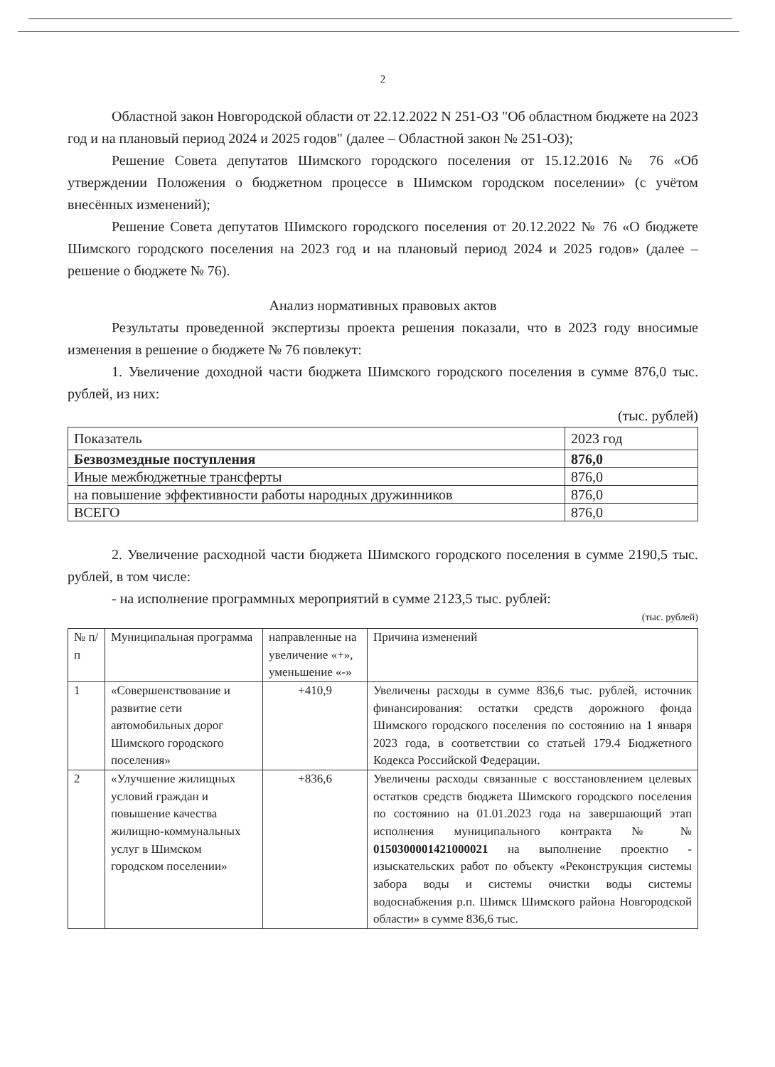2
Областной закон Новгородской области от 22.12.2022 N 251-ОЗ "Об областном бюджете на 2023 год и на плановый период 2024 и 2025 годов" (далее – Областной закон № 251-ОЗ);
Решение Совета депутатов Шимского городского поселения от 15.12.2016 № 76 «Об утверждении Положения о бюджетном процессе в Шимском городском поселении» (с учётом внесённых изменений);
Решение Совета депутатов Шимского городского поселения от 20.12.2022 № 76 «О бюджете Шимского городского поселения на 2023 год и на плановый период 2024 и 2025 годов» (далее – решение о бюджете № 76).
Анализ нормативных правовых актов
Результаты проведенной экспертизы проекта решения показали, что в 2023 году вносимые изменения в решение о бюджете № 76 повлекут:
1. Увеличение доходной части бюджета Шимского городского поселения в сумме 876,0 тыс. рублей, из них:
(тыс. рублей)
| Показатель | 2023 год |
| --- | --- |
| Безвозмездные поступления | 876,0 |
| Иные межбюджетные трансферты | 876,0 |
| на повышение эффективности работы народных дружинников | 876,0 |
| ВСЕГО | 876,0 |
2. Увеличение расходной части бюджета Шимского городского поселения в сумме 2190,5 тыс. рублей, в том числе:
- на исполнение программных мероприятий в сумме 2123,5 тыс. рублей:
(тыс. рублей)
| № п/п | Муниципальная программа | направленные на увеличение «+», уменьшение «-» | Причина изменений |
| --- | --- | --- | --- |
| 1 | «Совершенствование и развитие сети автомобильных дорог Шимского городского поселения» | +410,9 | Увеличены расходы в сумме 836,6 тыс. рублей, источник финансирования: остатки средств дорожного фонда Шимского городского поселения по состоянию на 1 января 2023 года, в соответствии со статьей 179.4 Бюджетного Кодекса Российской Федерации. |
| 2 | «Улучшение жилищных условий граждан и повышение качества жилищно-коммунальных услуг в Шимском городском поселении» | +836,6 | Увеличены расходы связанные с восстановлением целевых остатков средств бюджета Шимского городского поселения по состоянию на 01.01.2023 года на завершающий этап исполнения муниципального контракта № № 0150300001421000021 на выполнение проектно - изыскательских работ по объекту «Реконструкция системы забора воды и системы очистки воды системы водоснабжения р.п. Шимск Шимского района Новгородской области» в сумме 836,6 тыс. |